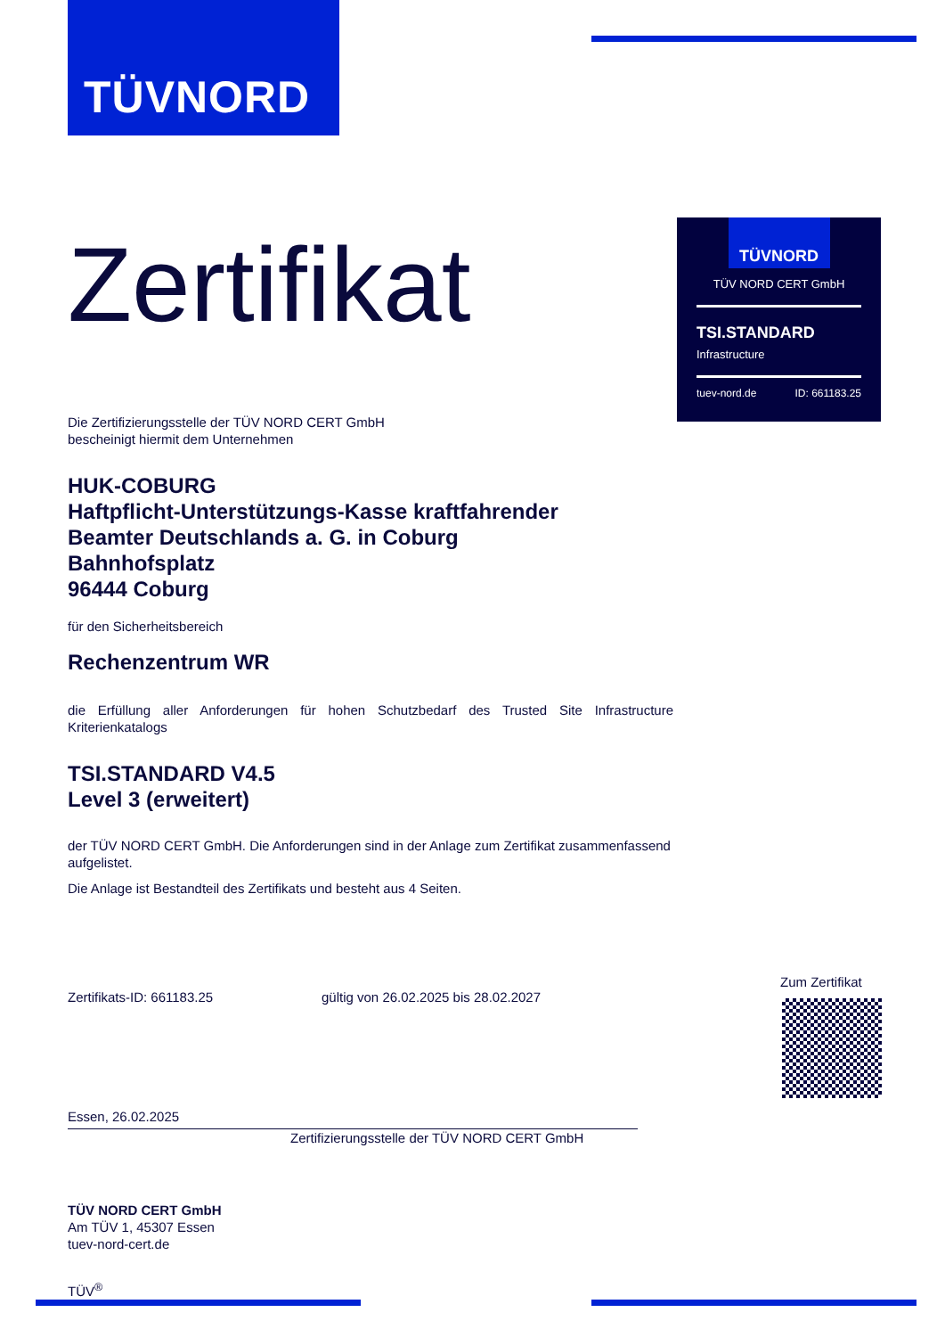TÜVNORD
TÜVNORD
TÜV NORD CERT GmbH
TSI.STANDARD
Infrastructure
tuev-nord.de ID: 661183.25
Zertifikat
Die Zertifizierungsstelle der TÜV NORD CERT GmbH
bescheinigt hiermit dem Unternehmen
HUK-COBURG
Haftpflicht-Unterstützungs-Kasse kraftfahrender
Beamter Deutschlands a. G. in Coburg
Bahnhofsplatz
96444 Coburg
für den Sicherheitsbereich
Rechenzentrum WR
die Erfüllung aller Anforderungen für hohen Schutzbedarf des Trusted Site Infrastructure Kriterienkatalogs
TSI.STANDARD V4.5
Level 3 (erweitert)
der TÜV NORD CERT GmbH. Die Anforderungen sind in der Anlage zum Zertifikat zusammenfassend aufgelistet.
Die Anlage ist Bestandteil des Zertifikats und besteht aus 4 Seiten.
Zertifikats-ID: 661183.25 gültig von 26.02.2025 bis 28.02.2027
Essen, 26.02.2025
Zertifizierungsstelle der TÜV NORD CERT GmbH
TÜV NORD CERT GmbH
Am TÜV 1, 45307 Essen
tuev-nord-cert.de
TÜV<sup>®</sup>
Zum Zertifikat